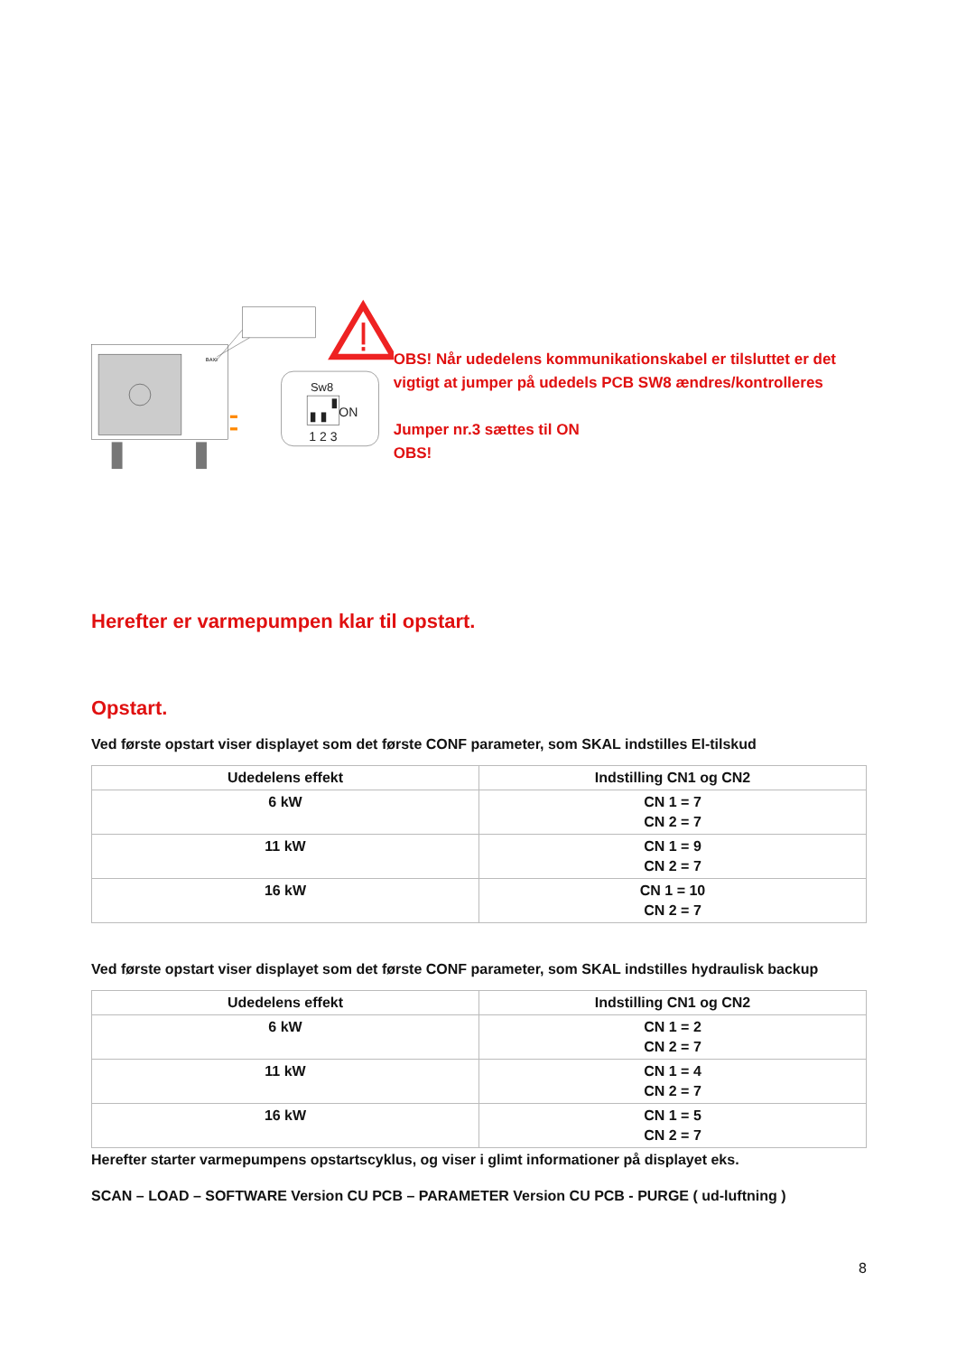BAXI
Sw8
ON
1 2 3
OBS! Når udedelens kommunikationskabel er tilsluttet er det vigtigt at jumper på udedels PCB SW8 ændres/kontrolleres
Jumper nr.3 sættes til ON
OBS!
Herefter er varmepumpen klar til opstart.
Opstart.
Ved første opstart viser displayet som det første CONF parameter, som SKAL indstilles El-tilskud
| Udedelens effekt | Indstilling CN1 og CN2 |
| --- | --- |
| 6 kW | CN 1 = 7 CN 2 = 7 |
| 11 kW | CN 1 = 9 CN 2 = 7 |
| 16 kW | CN 1 = 10 CN 2 = 7 |
Ved første opstart viser displayet som det første CONF parameter, som SKAL indstilles hydraulisk backup
| Udedelens effekt | Indstilling CN1 og CN2 |
| --- | --- |
| 6 kW | CN 1 = 2 CN 2 = 7 |
| 11 kW | CN 1 = 4 CN 2 = 7 |
| 16 kW | CN 1 = 5 CN 2 = 7 |
Herefter starter varmepumpens opstartscyklus, og viser i glimt informationer på displayet eks.
SCAN – LOAD – SOFTWARE Version CU PCB – PARAMETER Version CU PCB - PURGE ( ud-luftning )
8